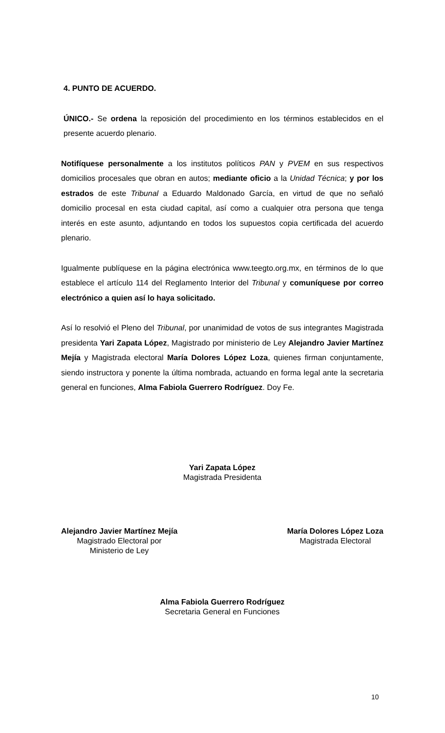4. PUNTO DE ACUERDO.
ÚNICO.- Se ordena la reposición del procedimiento en los términos establecidos en el presente acuerdo plenario.
Notifíquese personalmente a los institutos políticos PAN y PVEM en sus respectivos domicilios procesales que obran en autos; mediante oficio a la Unidad Técnica; y por los estrados de este Tribunal a Eduardo Maldonado García, en virtud de que no señaló domicilio procesal en esta ciudad capital, así como a cualquier otra persona que tenga interés en este asunto, adjuntando en todos los supuestos copia certificada del acuerdo plenario.
Igualmente publíquese en la página electrónica www.teegto.org.mx, en términos de lo que establece el artículo 114 del Reglamento Interior del Tribunal y comuníquese por correo electrónico a quien así lo haya solicitado.
Así lo resolvió el Pleno del Tribunal, por unanimidad de votos de sus integrantes Magistrada presidenta Yari Zapata López, Magistrado por ministerio de Ley Alejandro Javier Martínez Mejía y Magistrada electoral María Dolores López Loza, quienes firman conjuntamente, siendo instructora y ponente la última nombrada, actuando en forma legal ante la secretaria general en funciones, Alma Fabiola Guerrero Rodríguez. Doy Fe.
Yari Zapata López
Magistrada Presidenta
Alejandro Javier Martínez Mejía
Magistrado Electoral por
Ministerio de Ley
María Dolores López Loza
Magistrada Electoral
Alma Fabiola Guerrero Rodríguez
Secretaria General en Funciones
10